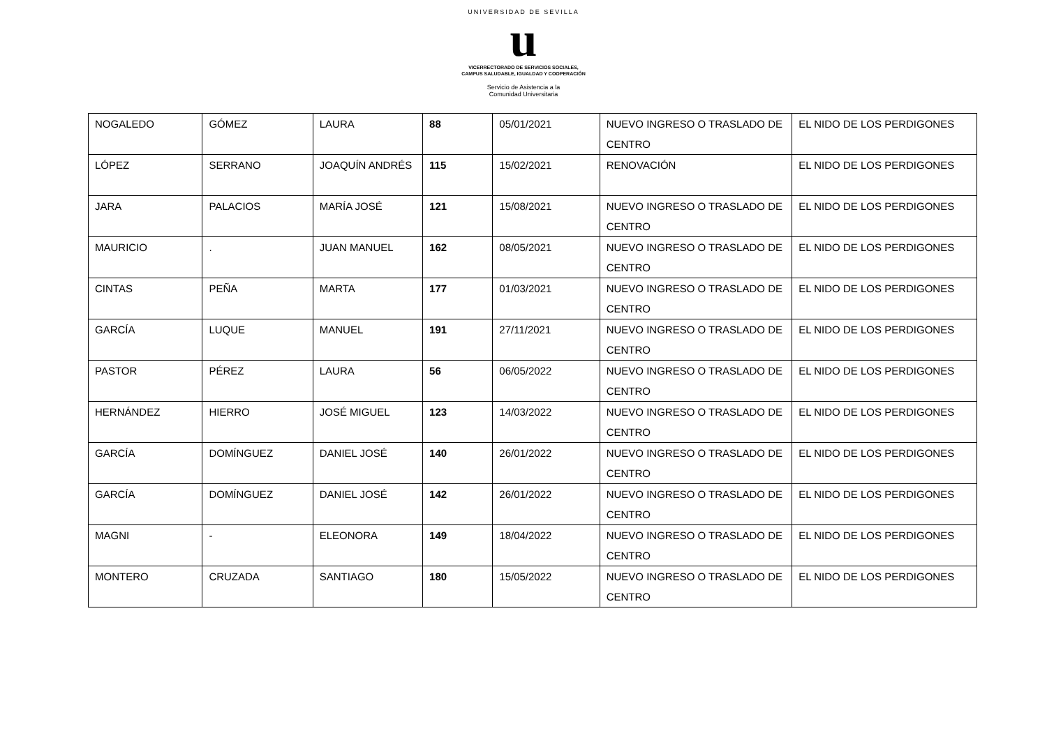UNIVERSIDAD DE SEVILLA
u
VICERRECTORADO DE SERVICIOS SOCIALES,
CAMPUS SALUDABLE, IGUALDAD Y COOPERACIÓN
Servicio de Asistencia a la
Comunidad Universitaria
| NOGALEDO | GÓMEZ | LAURA | 88 | 05/01/2021 | NUEVO INGRESO O TRASLADO DE CENTRO | EL NIDO DE LOS PERDIGONES |
| LÓPEZ | SERRANO | JOAQUÍN ANDRÉS | 115 | 15/02/2021 | RENOVACIÓN | EL NIDO DE LOS PERDIGONES |
| JARA | PALACIOS | MARÍA JOSÉ | 121 | 15/08/2021 | NUEVO INGRESO O TRASLADO DE CENTRO | EL NIDO DE LOS PERDIGONES |
| MAURICIO | . | JUAN MANUEL | 162 | 08/05/2021 | NUEVO INGRESO O TRASLADO DE CENTRO | EL NIDO DE LOS PERDIGONES |
| CINTAS | PEÑA | MARTA | 177 | 01/03/2021 | NUEVO INGRESO O TRASLADO DE CENTRO | EL NIDO DE LOS PERDIGONES |
| GARCÍA | LUQUE | MANUEL | 191 | 27/11/2021 | NUEVO INGRESO O TRASLADO DE CENTRO | EL NIDO DE LOS PERDIGONES |
| PASTOR | PÉREZ | LAURA | 56 | 06/05/2022 | NUEVO INGRESO O TRASLADO DE CENTRO | EL NIDO DE LOS PERDIGONES |
| HERNÁNDEZ | HIERRO | JOSÉ MIGUEL | 123 | 14/03/2022 | NUEVO INGRESO O TRASLADO DE CENTRO | EL NIDO DE LOS PERDIGONES |
| GARCÍA | DOMÍNGUEZ | DANIEL JOSÉ | 140 | 26/01/2022 | NUEVO INGRESO O TRASLADO DE CENTRO | EL NIDO DE LOS PERDIGONES |
| GARCÍA | DOMÍNGUEZ | DANIEL JOSÉ | 142 | 26/01/2022 | NUEVO INGRESO O TRASLADO DE CENTRO | EL NIDO DE LOS PERDIGONES |
| MAGNI | - | ELEONORA | 149 | 18/04/2022 | NUEVO INGRESO O TRASLADO DE CENTRO | EL NIDO DE LOS PERDIGONES |
| MONTERO | CRUZADA | SANTIAGO | 180 | 15/05/2022 | NUEVO INGRESO O TRASLADO DE CENTRO | EL NIDO DE LOS PERDIGONES |